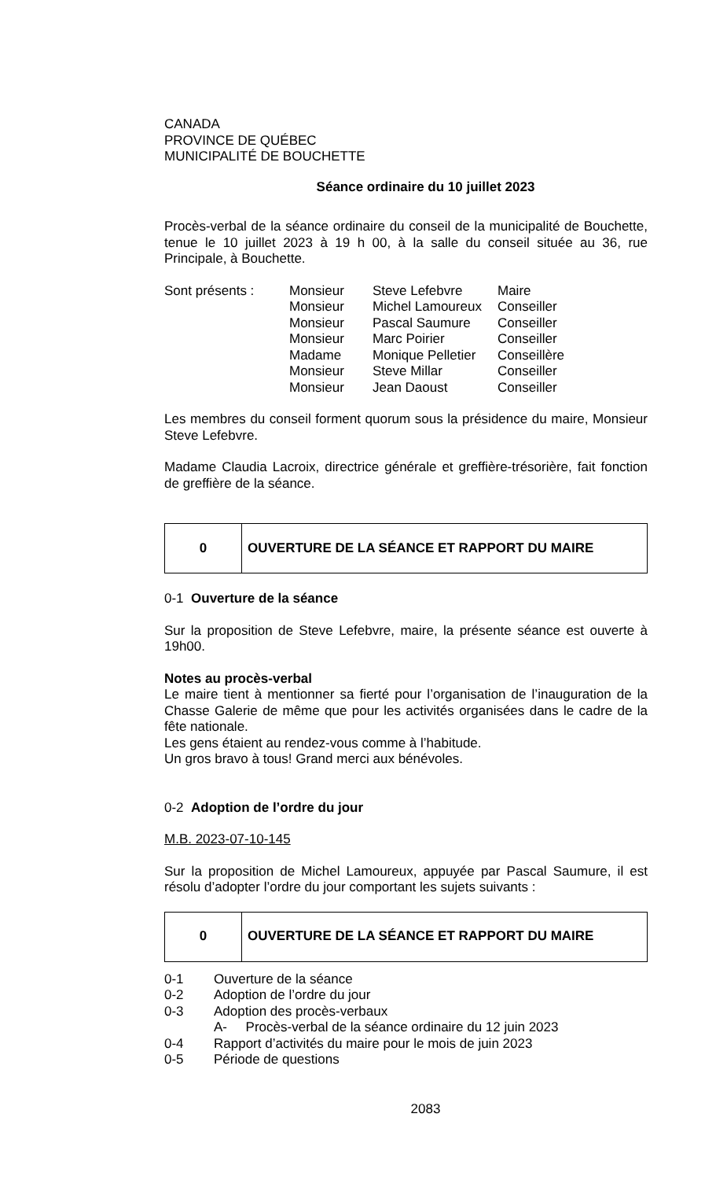CANADA
PROVINCE DE QUÉBEC
MUNICIPALITÉ DE BOUCHETTE
Séance ordinaire du 10 juillet 2023
Procès-verbal de la séance ordinaire du conseil de la municipalité de Bouchette, tenue le 10 juillet 2023 à 19 h 00, à la salle du conseil située au 36, rue Principale, à Bouchette.
| Sont présents : | Monsieur | Steve Lefebvre | Maire |
| | Monsieur | Michel Lamoureux | Conseiller |
| | Monsieur | Pascal Saumure | Conseiller |
| | Monsieur | Marc Poirier | Conseiller |
| | Madame | Monique Pelletier | Conseillère |
| | Monsieur | Steve Millar | Conseiller |
| | Monsieur | Jean Daoust | Conseiller |
Les membres du conseil forment quorum sous la présidence du maire, Monsieur Steve Lefebvre.
Madame Claudia Lacroix, directrice générale et greffière-trésorière, fait fonction de greffière de la séance.
| 0 | OUVERTURE DE LA SÉANCE ET RAPPORT DU MAIRE |
0-1 Ouverture de la séance
Sur la proposition de Steve Lefebvre, maire, la présente séance est ouverte à 19h00.
Notes au procès-verbal
Le maire tient à mentionner sa fierté pour l’organisation de l’inauguration de la Chasse Galerie de même que pour les activités organisées dans le cadre de la fête nationale.
Les gens étaient au rendez-vous comme à l’habitude.
Un gros bravo à tous! Grand merci aux bénévoles.
0-2 Adoption de l’ordre du jour
M.B. 2023-07-10-145
Sur la proposition de Michel Lamoureux, appuyée par Pascal Saumure, il est résolu d’adopter l’ordre du jour comportant les sujets suivants :
| 0 | OUVERTURE DE LA SÉANCE ET RAPPORT DU MAIRE |
| 0-1 | Ouverture de la séance |
| 0-2 | Adoption de l’ordre du jour |
| 0-3 | Adoption des procès-verbaux |
| | A- Procès-verbal de la séance ordinaire du 12 juin 2023 |
| 0-4 | Rapport d’activités du maire pour le mois de juin 2023 |
| 0-5 | Période de questions |
2083